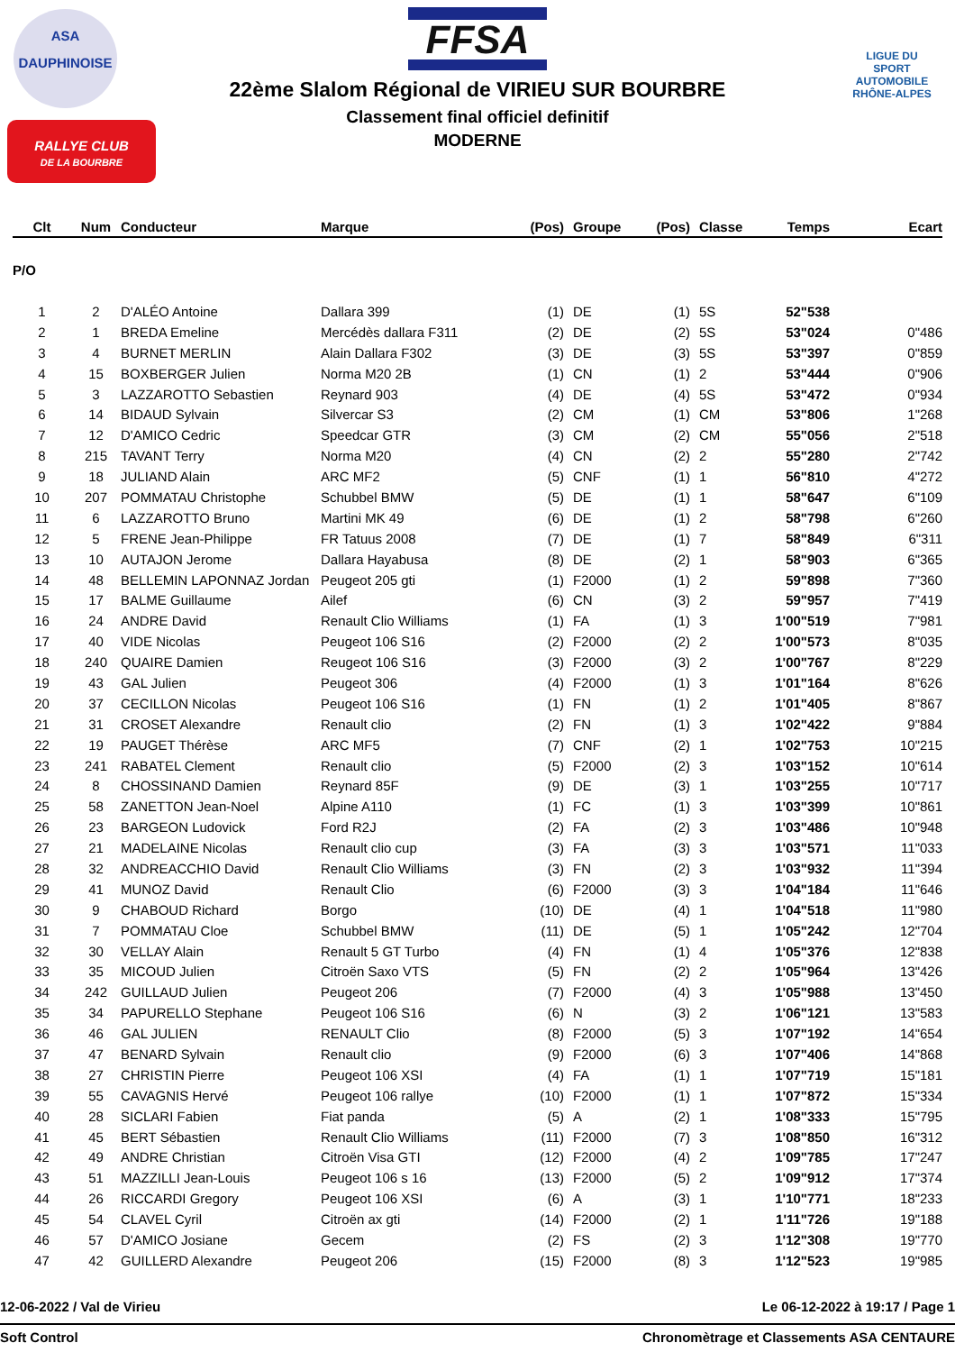ASA
DAUPHINOISE
RALLYE CLUB
DE LA BOURBRE
LIGUE DU SPORT AUTOMOBILE RHÔNE-ALPES
FFSA
22ème Slalom Régional de VIRIEU SUR BOURBRE
Classement final officiel definitif
MODERNE
| Clt | Num | Conducteur | Marque | (Pos) | Groupe | (Pos) | Classe | Temps | Ecart |
| --- | --- | --- | --- | --- | --- | --- | --- | --- | --- |
| P/O | | | | | | | | | |
| 1 | 2 | D'ALÉO Antoine | Dallara 399 | (1) | DE | (1) | 5S | 52"538 | |
| 2 | 1 | BREDA Emeline | Mercédès dallara F311 | (2) | DE | (2) | 5S | 53"024 | 0"486 |
| 3 | 4 | BURNET MERLIN | Alain Dallara F302 | (3) | DE | (3) | 5S | 53"397 | 0"859 |
| 4 | 15 | BOXBERGER Julien | Norma M20 2B | (1) | CN | (1) | 2 | 53"444 | 0"906 |
| 5 | 3 | LAZZAROTTO Sebastien | Reynard 903 | (4) | DE | (4) | 5S | 53"472 | 0"934 |
| 6 | 14 | BIDAUD Sylvain | Silvercar S3 | (2) | CM | (1) | CM | 53"806 | 1"268 |
| 7 | 12 | D'AMICO Cedric | Speedcar GTR | (3) | CM | (2) | CM | 55"056 | 2"518 |
| 8 | 215 | TAVANT Terry | Norma M20 | (4) | CN | (2) | 2 | 55"280 | 2"742 |
| 9 | 18 | JULIAND Alain | ARC MF2 | (5) | CNF | (1) | 1 | 56"810 | 4"272 |
| 10 | 207 | POMMATAU Christophe | Schubbel BMW | (5) | DE | (1) | 1 | 58"647 | 6"109 |
| 11 | 6 | LAZZAROTTO Bruno | Martini MK 49 | (6) | DE | (1) | 2 | 58"798 | 6"260 |
| 12 | 5 | FRENE Jean-Philippe | FR Tatuus 2008 | (7) | DE | (1) | 7 | 58"849 | 6"311 |
| 13 | 10 | AUTAJON Jerome | Dallara Hayabusa | (8) | DE | (2) | 1 | 58"903 | 6"365 |
| 14 | 48 | BELLEMIN LAPONNAZ Jordan | Peugeot 205 gti | (1) | F2000 | (1) | 2 | 59"898 | 7"360 |
| 15 | 17 | BALME Guillaume | Ailef | (6) | CN | (3) | 2 | 59"957 | 7"419 |
| 16 | 24 | ANDRE David | Renault Clio Williams | (1) | FA | (1) | 3 | 1'00"519 | 7"981 |
| 17 | 40 | VIDE Nicolas | Peugeot 106 S16 | (2) | F2000 | (2) | 2 | 1'00"573 | 8"035 |
| 18 | 240 | QUAIRE Damien | Reugeot 106 S16 | (3) | F2000 | (3) | 2 | 1'00"767 | 8"229 |
| 19 | 43 | GAL Julien | Peugeot 306 | (4) | F2000 | (1) | 3 | 1'01"164 | 8"626 |
| 20 | 37 | CECILLON Nicolas | Peugeot 106 S16 | (1) | FN | (1) | 2 | 1'01"405 | 8"867 |
| 21 | 31 | CROSET Alexandre | Renault clio | (2) | FN | (1) | 3 | 1'02"422 | 9"884 |
| 22 | 19 | PAUGET Thérèse | ARC MF5 | (7) | CNF | (2) | 1 | 1'02"753 | 10"215 |
| 23 | 241 | RABATEL Clement | Renault clio | (5) | F2000 | (2) | 3 | 1'03"152 | 10"614 |
| 24 | 8 | CHOSSINAND Damien | Reynard 85F | (9) | DE | (3) | 1 | 1'03"255 | 10"717 |
| 25 | 58 | ZANETTON Jean-Noel | Alpine A110 | (1) | FC | (1) | 3 | 1'03"399 | 10"861 |
| 26 | 23 | BARGEON Ludovick | Ford R2J | (2) | FA | (2) | 3 | 1'03"486 | 10"948 |
| 27 | 21 | MADELAINE Nicolas | Renault clio cup | (3) | FA | (3) | 3 | 1'03"571 | 11"033 |
| 28 | 32 | ANDREACCHIO David | Renault Clio Williams | (3) | FN | (2) | 3 | 1'03"932 | 11"394 |
| 29 | 41 | MUNOZ David | Renault Clio | (6) | F2000 | (3) | 3 | 1'04"184 | 11"646 |
| 30 | 9 | CHABOUD Richard | Borgo | (10) | DE | (4) | 1 | 1'04"518 | 11"980 |
| 31 | 7 | POMMATAU Cloe | Schubbel BMW | (11) | DE | (5) | 1 | 1'05"242 | 12"704 |
| 32 | 30 | VELLAY Alain | Renault 5 GT Turbo | (4) | FN | (1) | 4 | 1'05"376 | 12"838 |
| 33 | 35 | MICOUD Julien | Citroën Saxo VTS | (5) | FN | (2) | 2 | 1'05"964 | 13"426 |
| 34 | 242 | GUILLAUD Julien | Peugeot 206 | (7) | F2000 | (4) | 3 | 1'05"988 | 13"450 |
| 35 | 34 | PAPURELLO Stephane | Peugeot 106 S16 | (6) | N | (3) | 2 | 1'06"121 | 13"583 |
| 36 | 46 | GAL JULIEN | RENAULT Clio | (8) | F2000 | (5) | 3 | 1'07"192 | 14"654 |
| 37 | 47 | BENARD Sylvain | Renault clio | (9) | F2000 | (6) | 3 | 1'07"406 | 14"868 |
| 38 | 27 | CHRISTIN Pierre | Peugeot 106 XSI | (4) | FA | (1) | 1 | 1'07"719 | 15"181 |
| 39 | 55 | CAVAGNIS Hervé | Peugeot 106 rallye | (10) | F2000 | (1) | 1 | 1'07"872 | 15"334 |
| 40 | 28 | SICLARI Fabien | Fiat panda | (5) | A | (2) | 1 | 1'08"333 | 15"795 |
| 41 | 45 | BERT Sébastien | Renault Clio Williams | (11) | F2000 | (7) | 3 | 1'08"850 | 16"312 |
| 42 | 49 | ANDRE Christian | Citroën Visa GTI | (12) | F2000 | (4) | 2 | 1'09"785 | 17"247 |
| 43 | 51 | MAZZILLI Jean-Louis | Peugeot 106 s 16 | (13) | F2000 | (5) | 2 | 1'09"912 | 17"374 |
| 44 | 26 | RICCARDI Gregory | Peugeot 106 XSI | (6) | A | (3) | 1 | 1'10"771 | 18"233 |
| 45 | 54 | CLAVEL Cyril | Citroën ax gti | (14) | F2000 | (2) | 1 | 1'11"726 | 19"188 |
| 46 | 57 | D'AMICO Josiane | Gecem | (2) | FS | (2) | 3 | 1'12"308 | 19"770 |
| 47 | 42 | GUILLERD Alexandre | Peugeot 206 | (15) | F2000 | (8) | 3 | 1'12"523 | 19"985 |
12-06-2022 / Val de Virieu Le 06-12-2022 à 19:17 / Page 1
Soft Control Chronomètrage et Classements ASA CENTAURE